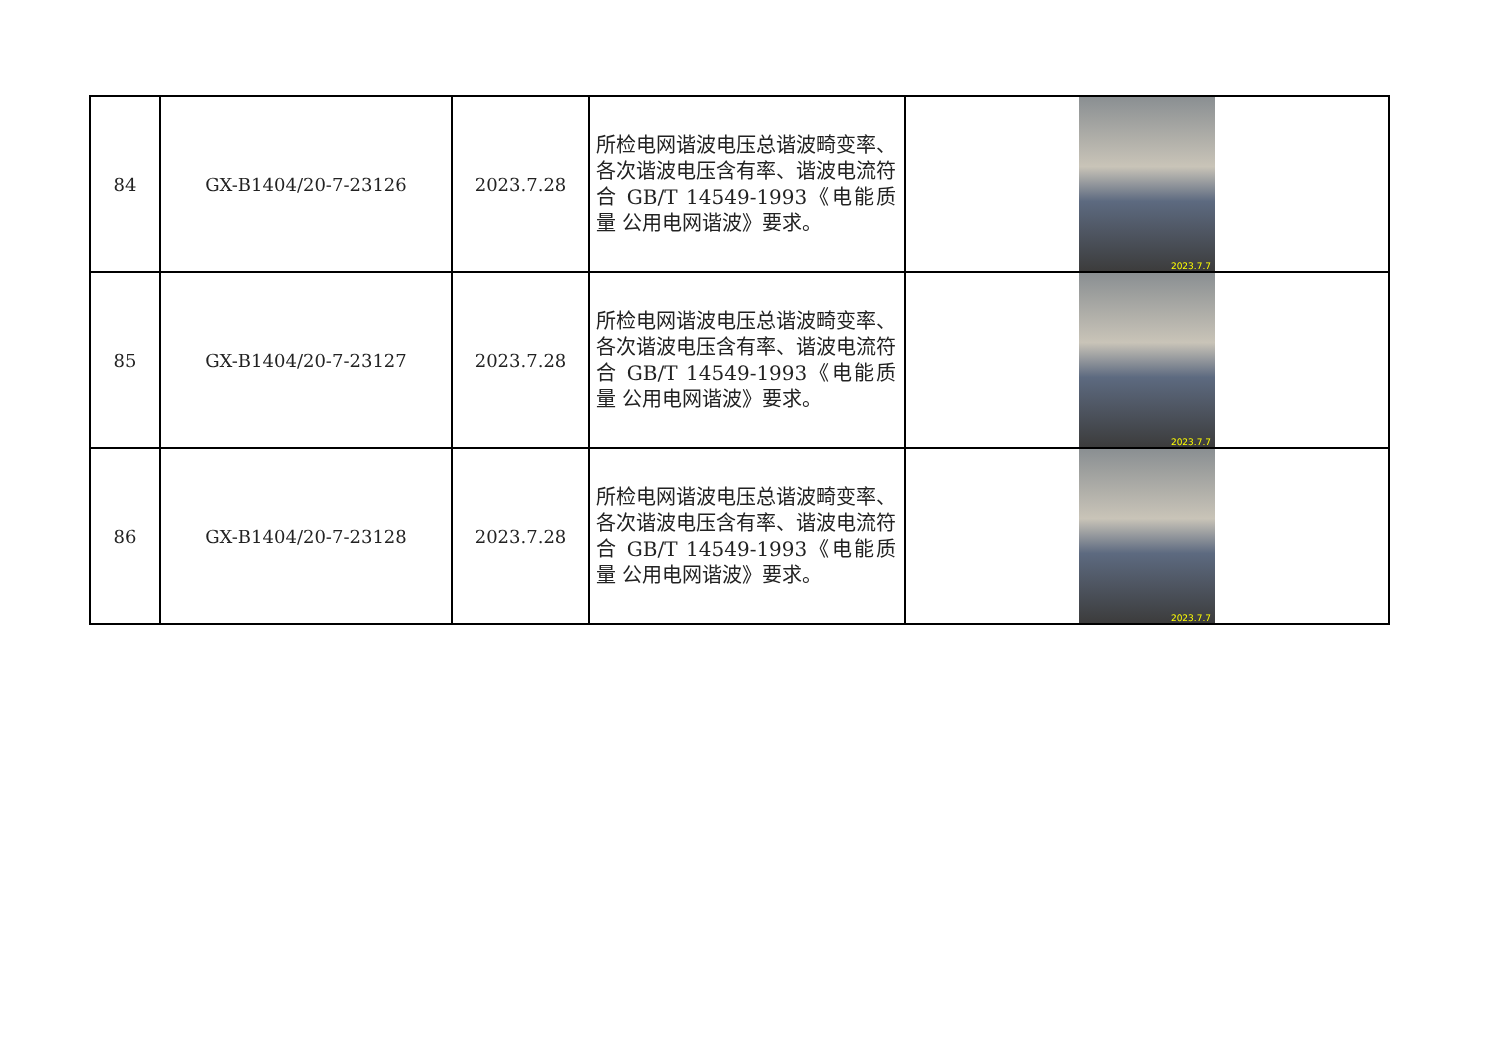| 84 | GX-B1404/20-7-23126 | 2023.7.28 | 所检电网谐波电压总谐波畸变率、各次谐波电压含有率、谐波电流符合 GB/T 14549-1993《电能质量 公用电网谐波》要求。 | 2023.7.7 |
| 85 | GX-B1404/20-7-23127 | 2023.7.28 | 所检电网谐波电压总谐波畸变率、各次谐波电压含有率、谐波电流符合 GB/T 14549-1993《电能质量 公用电网谐波》要求。 | 2023.7.7 |
| 86 | GX-B1404/20-7-23128 | 2023.7.28 | 所检电网谐波电压总谐波畸变率、各次谐波电压含有率、谐波电流符合 GB/T 14549-1993《电能质量 公用电网谐波》要求。 | 2023.7.7 |